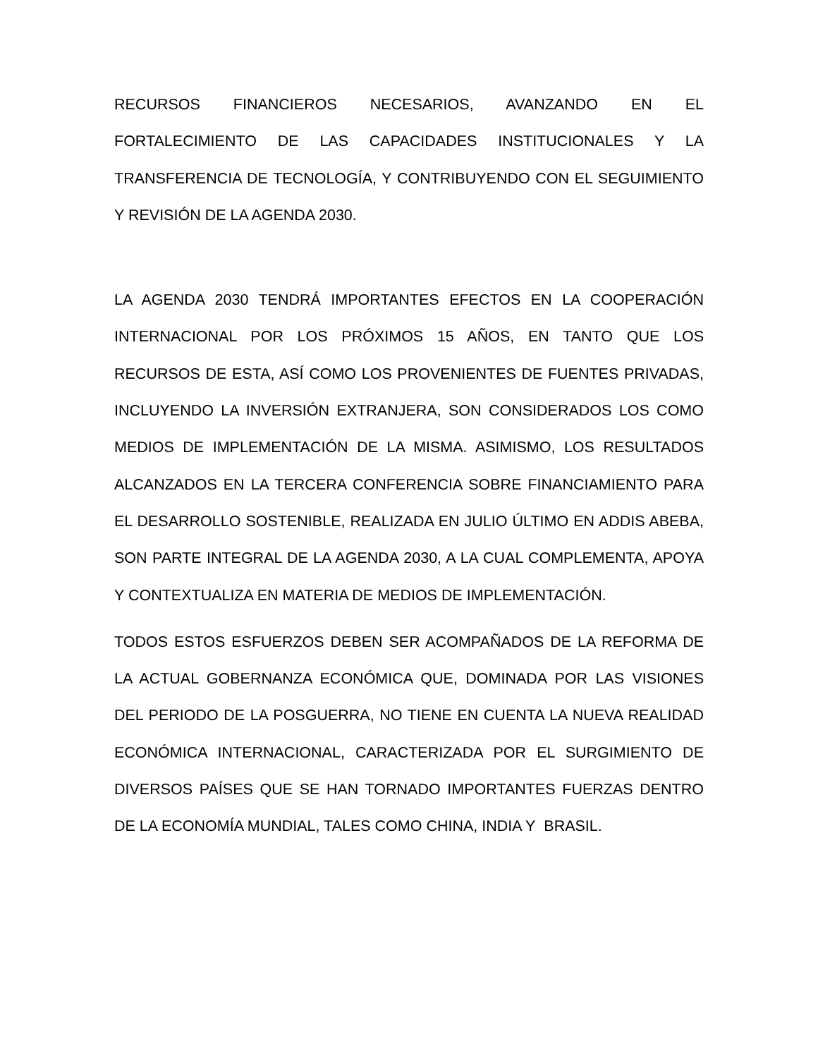RECURSOS FINANCIEROS NECESARIOS, AVANZANDO EN EL FORTALECIMIENTO DE LAS CAPACIDADES INSTITUCIONALES Y LA TRANSFERENCIA DE TECNOLOGÍA, Y CONTRIBUYENDO CON EL SEGUIMIENTO Y REVISIÓN DE LA AGENDA 2030.
LA AGENDA 2030 TENDRÁ IMPORTANTES EFECTOS EN LA COOPERACIÓN INTERNACIONAL POR LOS PRÓXIMOS 15 AÑOS, EN TANTO QUE LOS RECURSOS DE ESTA, ASÍ COMO LOS PROVENIENTES DE FUENTES PRIVADAS, INCLUYENDO LA INVERSIÓN EXTRANJERA, SON CONSIDERADOS LOS COMO MEDIOS DE IMPLEMENTACIÓN DE LA MISMA. ASIMISMO, LOS RESULTADOS ALCANZADOS EN LA TERCERA CONFERENCIA SOBRE FINANCIAMIENTO PARA EL DESARROLLO SOSTENIBLE, REALIZADA EN JULIO ÚLTIMO EN ADDIS ABEBA, SON PARTE INTEGRAL DE LA AGENDA 2030, A LA CUAL COMPLEMENTA, APOYA Y CONTEXTUALIZA EN MATERIA DE MEDIOS DE IMPLEMENTACIÓN.
TODOS ESTOS ESFUERZOS DEBEN SER ACOMPAÑADOS DE LA REFORMA DE LA ACTUAL GOBERNANZA ECONÓMICA QUE, DOMINADA POR LAS VISIONES DEL PERIODO DE LA POSGUERRA, NO TIENE EN CUENTA LA NUEVA REALIDAD ECONÓMICA INTERNACIONAL, CARACTERIZADA POR EL SURGIMIENTO DE DIVERSOS PAÍSES QUE SE HAN TORNADO IMPORTANTES FUERZAS DENTRO DE LA ECONOMÍA MUNDIAL, TALES COMO CHINA, INDIA Y BRASIL.